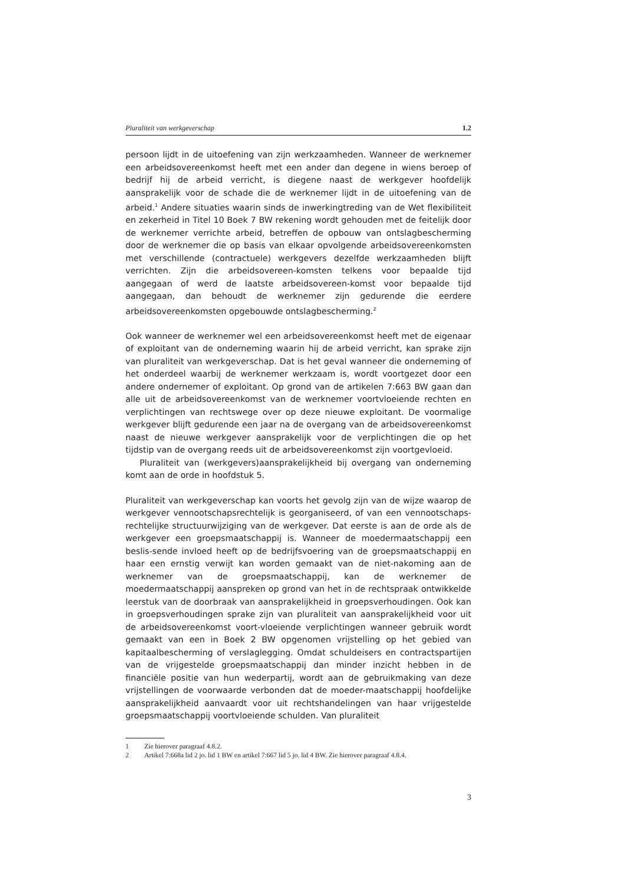Pluraliteit van werkgeverschap 1.2
persoon lijdt in de uitoefening van zijn werkzaamheden. Wanneer de werknemer een arbeidsovereenkomst heeft met een ander dan degene in wiens beroep of bedrijf hij de arbeid verricht, is diegene naast de werkgever hoofdelijk aansprakelijk voor de schade die de werknemer lijdt in de uitoefening van de arbeid.<sup>1</sup> Andere situaties waarin sinds de inwerkingtreding van de Wet flexibiliteit en zekerheid in Titel 10 Boek 7 BW rekening wordt gehouden met de feitelijk door de werknemer verrichte arbeid, betreffen de opbouw van ontslagbescherming door de werknemer die op basis van elkaar opvolgende arbeidsovereenkomsten met verschillende (contractuele) werkgevers dezelfde werkzaamheden blijft verrichten. Zijn die arbeidsovereen-komsten telkens voor bepaalde tijd aangegaan of werd de laatste arbeidsovereen-komst voor bepaalde tijd aangegaan, dan behoudt de werknemer zijn gedurende die eerdere arbeidsovereenkomsten opgebouwde ontslagbescherming.<sup>2</sup>
Ook wanneer de werknemer wel een arbeidsovereenkomst heeft met de eigenaar of exploitant van de onderneming waarin hij de arbeid verricht, kan sprake zijn van pluraliteit van werkgeverschap. Dat is het geval wanneer die onderneming of het onderdeel waarbij de werknemer werkzaam is, wordt voortgezet door een andere ondernemer of exploitant. Op grond van de artikelen 7:663 BW gaan dan alle uit de arbeidsovereenkomst van de werknemer voortvloeiende rechten en verplichtingen van rechtswege over op deze nieuwe exploitant. De voormalige werkgever blijft gedurende een jaar na de overgang van de arbeidsovereenkomst naast de nieuwe werkgever aansprakelijk voor de verplichtingen die op het tijdstip van de overgang reeds uit de arbeidsovereenkomst zijn voortgevloeid.
Pluraliteit van (werkgevers)aansprakelijkheid bij overgang van onderneming komt aan de orde in hoofdstuk 5.
Pluraliteit van werkgeverschap kan voorts het gevolg zijn van de wijze waarop de werkgever vennootschapsrechtelijk is georganiseerd, of van een vennootschaps-rechtelijke structuurwijziging van de werkgever. Dat eerste is aan de orde als de werkgever een groepsmaatschappij is. Wanneer de moedermaatschappij een beslis-sende invloed heeft op de bedrijfsvoering van de groepsmaatschappij en haar een ernstig verwijt kan worden gemaakt van de niet-nakoming aan de werknemer van de groepsmaatschappij, kan de werknemer de moedermaatschappij aanspreken op grond van het in de rechtspraak ontwikkelde leerstuk van de doorbraak van aansprakelijkheid in groepsverhoudingen. Ook kan in groepsverhoudingen sprake zijn van pluraliteit van aansprakelijkheid voor uit de arbeidsovereenkomst voort-vloeiende verplichtingen wanneer gebruik wordt gemaakt van een in Boek 2 BW opgenomen vrijstelling op het gebied van kapitaalbescherming of verslaglegging. Omdat schuldeisers en contractspartijen van de vrijgestelde groepsmaatschappij dan minder inzicht hebben in de financiële positie van hun wederpartij, wordt aan de gebruikmaking van deze vrijstellingen de voorwaarde verbonden dat de moeder-maatschappij hoofdelijke aansprakelijkheid aanvaardt voor uit rechtshandelingen van haar vrijgestelde groepsmaatschappij voortvloeiende schulden. Van pluraliteit
1 Zie hierover paragraaf 4.8.2.
2 Artikel 7:668a lid 2 jo. lid 1 BW en artikel 7:667 lid 5 jo. lid 4 BW. Zie hierover paragraaf 4.8.4.
3